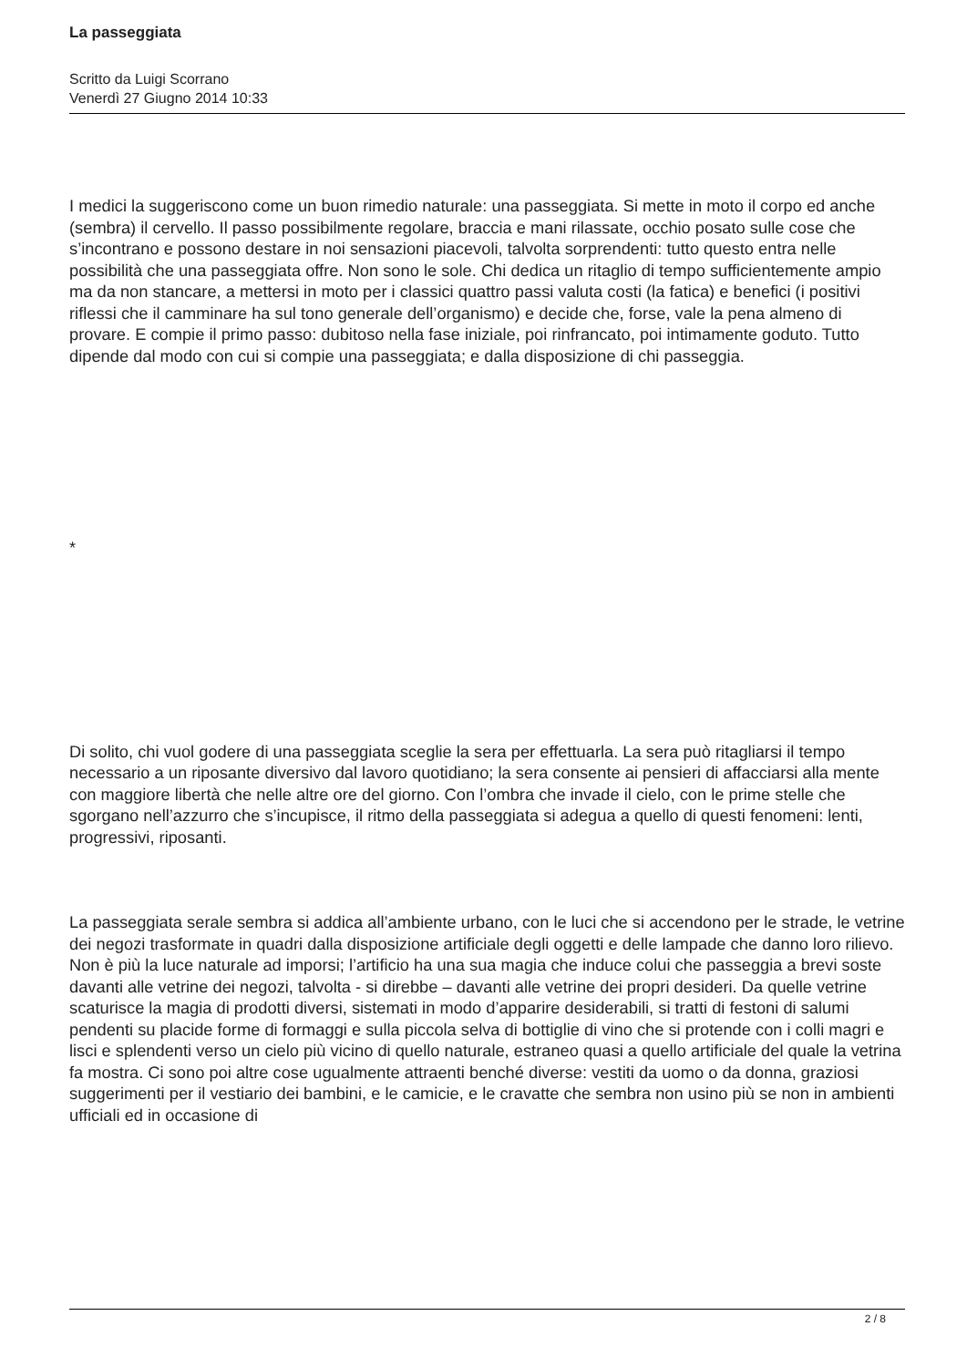La passeggiata
Scritto da Luigi Scorrano
Venerdì 27 Giugno 2014 10:33
I medici la suggeriscono come un buon rimedio naturale: una passeggiata. Si mette in moto il corpo ed anche (sembra) il cervello. Il passo possibilmente regolare, braccia e mani rilassate, occhio posato sulle cose che s’incontrano e possono destare in noi sensazioni piacevoli, talvolta sorprendenti: tutto questo entra nelle possibilità che una passeggiata offre. Non sono le sole. Chi dedica un ritaglio di tempo sufficientemente ampio ma da non stancare, a mettersi in moto per i classici quattro passi valuta costi (la fatica) e benefici (i positivi riflessi che il camminare ha sul tono generale dell’organismo) e decide che, forse, vale la pena almeno di provare. E compie il primo passo: dubitoso nella fase iniziale, poi rinfrancato, poi intimamente goduto. Tutto dipende dal modo con cui si compie una passeggiata; e dalla disposizione di chi passeggia.
*
Di solito, chi vuol godere di una passeggiata sceglie la sera per effettuarla. La sera può ritagliarsi il tempo necessario a un riposante diversivo dal lavoro quotidiano; la sera consente ai pensieri di affacciarsi alla mente con maggiore libertà che nelle altre ore del giorno. Con l’ombra che invade il cielo, con le prime stelle che sgorgano nell’azzurro che s’incupisce, il ritmo della passeggiata si adegua a quello di questi fenomeni: lenti, progressivi, riposanti.
La passeggiata serale sembra si addica all’ambiente urbano, con le luci che si accendono per le strade, le vetrine dei negozi trasformate in quadri dalla disposizione artificiale degli oggetti e delle lampade che danno loro rilievo. Non è più la luce naturale ad imporsi; l’artificio ha una sua magia che induce colui che passeggia a brevi soste davanti alle vetrine dei negozi, talvolta - si direbbe – davanti alle vetrine dei propri desideri. Da quelle vetrine scaturisce la magia di prodotti diversi, sistemati in modo d’apparire desiderabili, si tratti di festoni di salumi pendenti su placide forme di formaggi e sulla piccola selva di bottiglie di vino che si protende con i colli magri e lisci e splendenti verso un cielo più vicino di quello naturale, estraneo quasi a quello artificiale del quale la vetrina fa mostra. Ci sono poi altre cose ugualmente attraenti benché diverse: vestiti da uomo o da donna, graziosi suggerimenti per il vestiario dei bambini, e le camicie, e le cravatte che sembra non usino più se non in ambienti ufficiali ed in occasione di
2 / 8